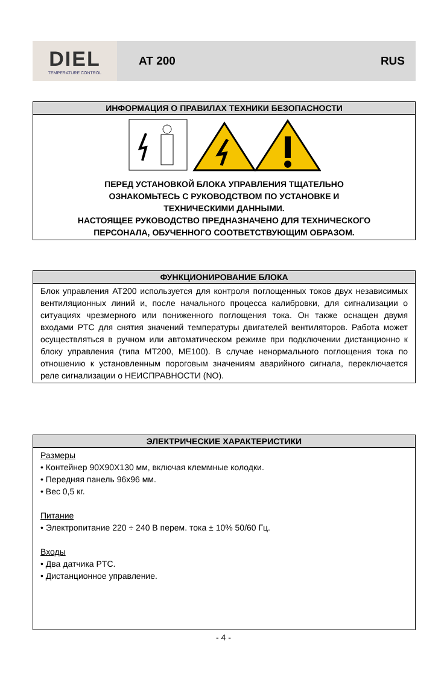DIEL
TEMPERATURE CONTROL
AT 200 RUS
ИНФОРМАЦИЯ О ПРАВИЛАХ ТЕХНИКИ БЕЗОПАСНОСТИ
ПЕРЕД УСТАНОВКОЙ БЛОКА УПРАВЛЕНИЯ ТЩАТЕЛЬНО
ОЗНАКОМЬТЕСЬ С РУКОВОДСТВОМ ПО УСТАНОВКЕ И
ТЕХНИЧЕСКИМИ ДАННЫМИ.
НАСТОЯЩЕЕ РУКОВОДСТВО ПРЕДНАЗНАЧЕНО ДЛЯ ТЕХНИЧЕСКОГО
ПЕРСОНАЛА, ОБУЧЕННОГО СООТВЕТСТВУЮЩИМ ОБРАЗОМ.
ФУНКЦИОНИРОВАНИЕ БЛОКА
Блок управления AT200 используется для контроля поглощенных токов двух независимых вентиляционных линий и, после начального процесса калибровки, для сигнализации о ситуациях чрезмерного или пониженного поглощения тока. Он также оснащен двумя входами PTC для снятия значений температуры двигателей вентиляторов. Работа может осуществляться в ручном или автоматическом режиме при подключении дистанционно к блоку управления (типа MT200, ME100). В случае ненормального поглощения тока по отношению к установленным пороговым значениям аварийного сигнала, переключается реле сигнализации о НЕИСПРАВНОСТИ (NO).
ЭЛЕКТРИЧЕСКИЕ ХАРАКТЕРИСТИКИ
Размеры
• Контейнер 90X90X130 мм, включая клеммные колодки.
• Передняя панель 96x96 мм.
• Вес 0,5 кг.
Питание
• Электропитание 220 ÷ 240 В перем. тока ± 10% 50/60 Гц.
Входы
• Два датчика PTC.
• Дистанционное управление.
- 4 -